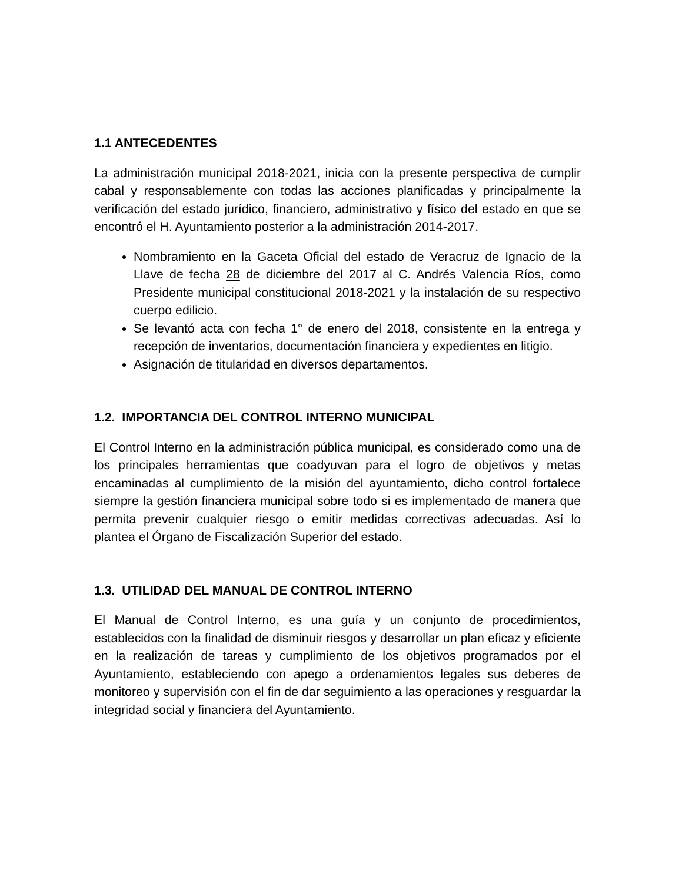1.1 ANTECEDENTES
La administración municipal 2018-2021, inicia con la presente perspectiva de cumplir cabal y responsablemente con todas las acciones planificadas y principalmente la verificación del estado jurídico, financiero, administrativo y físico del estado en que se encontró el H. Ayuntamiento posterior a la administración 2014-2017.
Nombramiento en la Gaceta Oficial del estado de Veracruz de Ignacio de la Llave de fecha 28 de diciembre del 2017 al C. Andrés Valencia Ríos, como Presidente municipal constitucional 2018-2021 y la instalación de su respectivo cuerpo edilicio.
Se levantó acta con fecha 1° de enero del 2018, consistente en la entrega y recepción de inventarios, documentación financiera y expedientes en litigio.
Asignación de titularidad en diversos departamentos.
1.2. IMPORTANCIA DEL CONTROL INTERNO MUNICIPAL
El Control Interno en la administración pública municipal, es considerado como una de los principales herramientas que coadyuvan para el logro de objetivos y metas encaminadas al cumplimiento de la misión del ayuntamiento, dicho control fortalece siempre la gestión financiera municipal sobre todo si es implementado de manera que permita prevenir cualquier riesgo o emitir medidas correctivas adecuadas. Así lo plantea el Órgano de Fiscalización Superior del estado.
1.3. UTILIDAD DEL MANUAL DE CONTROL INTERNO
El Manual de Control Interno, es una guía y un conjunto de procedimientos, establecidos con la finalidad de disminuir riesgos y desarrollar un plan eficaz y eficiente en la realización de tareas y cumplimiento de los objetivos programados por el Ayuntamiento, estableciendo con apego a ordenamientos legales sus deberes de monitoreo y supervisión con el fin de dar seguimiento a las operaciones y resguardar la integridad social y financiera del Ayuntamiento.